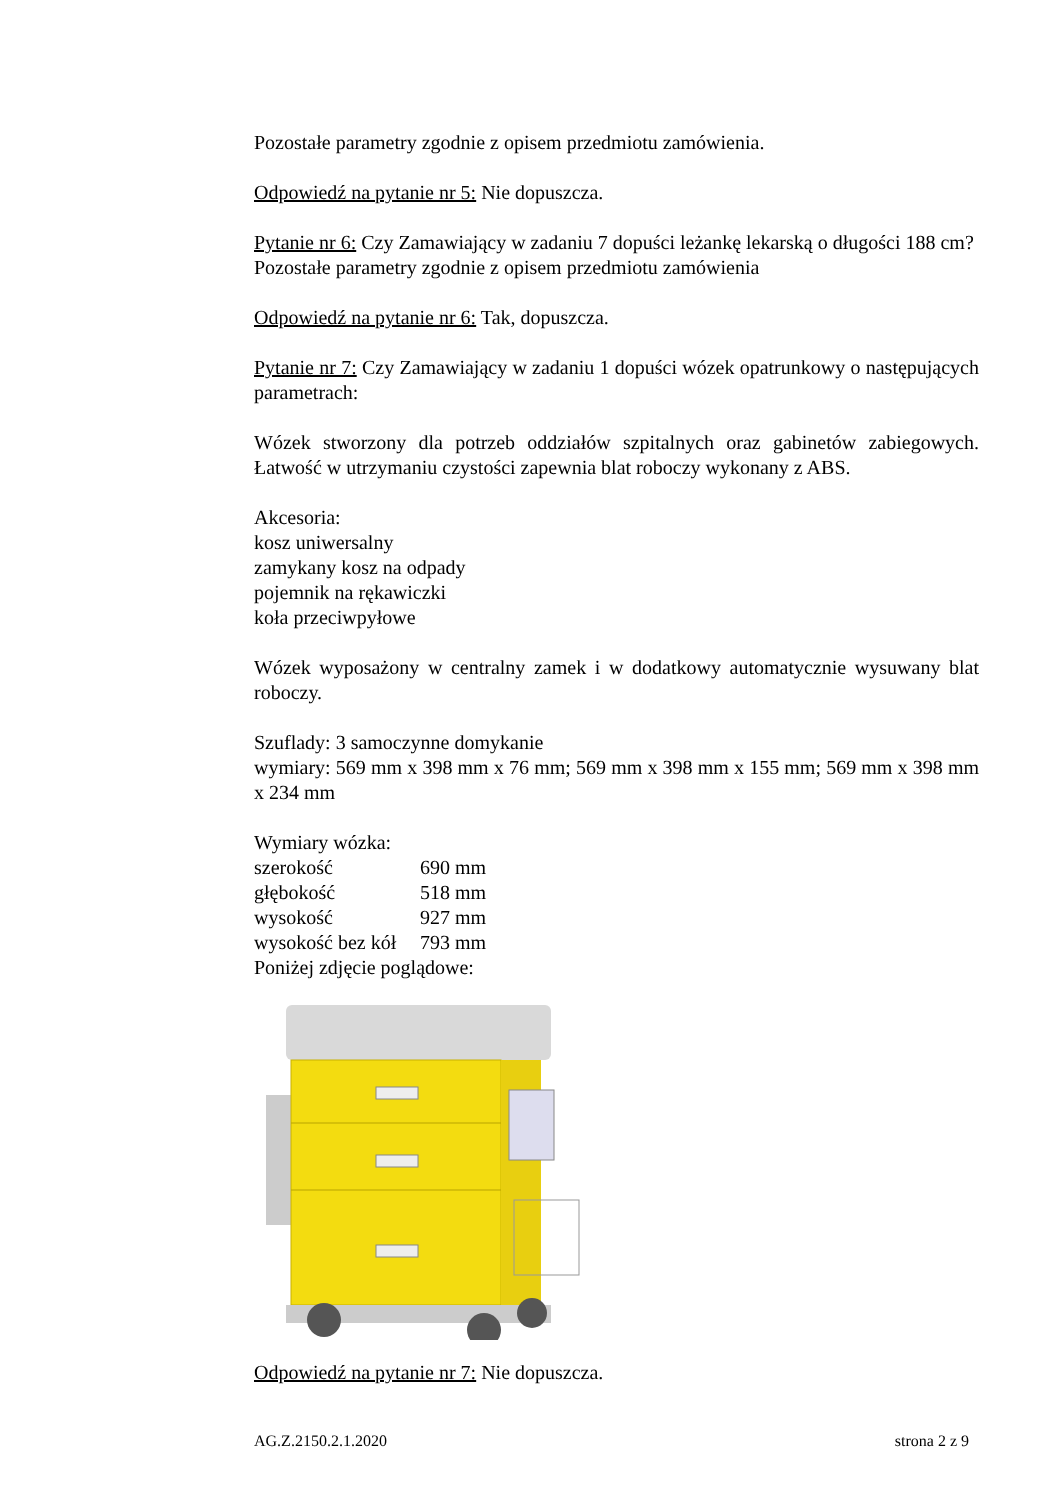Pozostałe parametry zgodnie z opisem przedmiotu zamówienia.
Odpowiedź na pytanie nr 5: Nie dopuszcza.
Pytanie nr 6: Czy Zamawiający w zadaniu 7 dopuści leżankę lekarską o długości 188 cm?
Pozostałe parametry zgodnie z opisem przedmiotu zamówienia
Odpowiedź na pytanie nr 6: Tak, dopuszcza.
Pytanie nr 7: Czy Zamawiający w zadaniu 1 dopuści wózek opatrunkowy o następujących parametrach:
Wózek stworzony dla potrzeb oddziałów szpitalnych oraz gabinetów zabiegowych. Łatwość w utrzymaniu czystości zapewnia blat roboczy wykonany z ABS.
Akcesoria:
kosz uniwersalny
zamykany kosz na odpady
pojemnik na rękawiczki
koła przeciwpyłowe
Wózek wyposażony w centralny zamek i w dodatkowy automatycznie wysuwany blat roboczy.
Szuflady: 3 samoczynne domykanie
wymiary: 569 mm x 398 mm x 76 mm; 569 mm x 398 mm x 155 mm; 569 mm x 398 mm x 234 mm
Wymiary wózka:
szerokość 690 mm głębokość 518 mm wysokość 927 mm wysokość bez kół 793 mm
Poniżej zdjęcie poglądowe:
Odpowiedź na pytanie nr 7: Nie dopuszcza.
AG.Z.2150.2.1.2020 strona 2 z 9